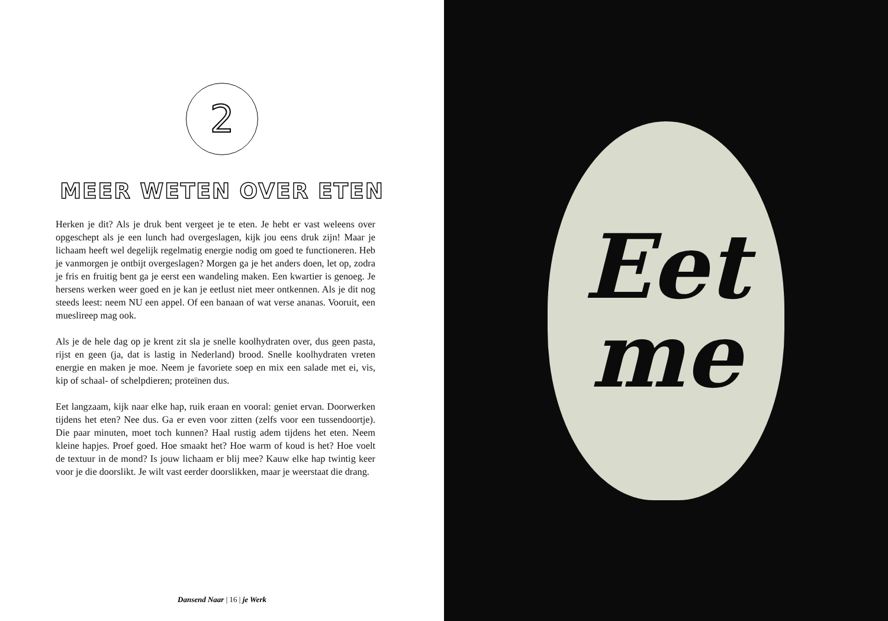2
MEER WETEN OVER ETEN
Herken je dit? Als je druk bent vergeet je te eten. Je hebt er vast weleens over opgeschept als je een lunch had overgeslagen, kijk jou eens druk zijn! Maar je lichaam heeft wel degelijk regelmatig energie nodig om goed te functioneren. Heb je vanmorgen je ontbijt overgeslagen? Morgen ga je het anders doen, let op, zodra je fris en fruitig bent ga je eerst een wandeling maken. Een kwartier is genoeg. Je hersens werken weer goed en je kan je eetlust niet meer ontkennen. Als je dit nog steeds leest: neem NU een appel. Of een banaan of wat verse ananas. Vooruit, een mueslireep mag ook.
Als je de hele dag op je krent zit sla je snelle koolhydraten over, dus geen pasta, rijst en geen (ja, dat is lastig in Nederland) brood. Snelle koolhydraten vreten energie en maken je moe. Neem je favoriete soep en mix een salade met ei, vis, kip of schaal- of schelpdieren; proteïnen dus.
Eet langzaam, kijk naar elke hap, ruik eraan en vooral: geniet ervan. Doorwerken tijdens het eten? Nee dus. Ga er even voor zitten (zelfs voor een tussendoortje). Die paar minuten, moet toch kunnen? Haal rustig adem tijdens het eten. Neem kleine hapjes. Proef goed. Hoe smaakt het? Hoe warm of koud is het? Hoe voelt de textuur in de mond? Is jouw lichaam er blij mee? Kauw elke hap twintig keer voor je die doorslikt. Je wilt vast eerder doorslikken, maar je weerstaat die drang.
Dansend Naar | 16 | je Werk
Eet
me